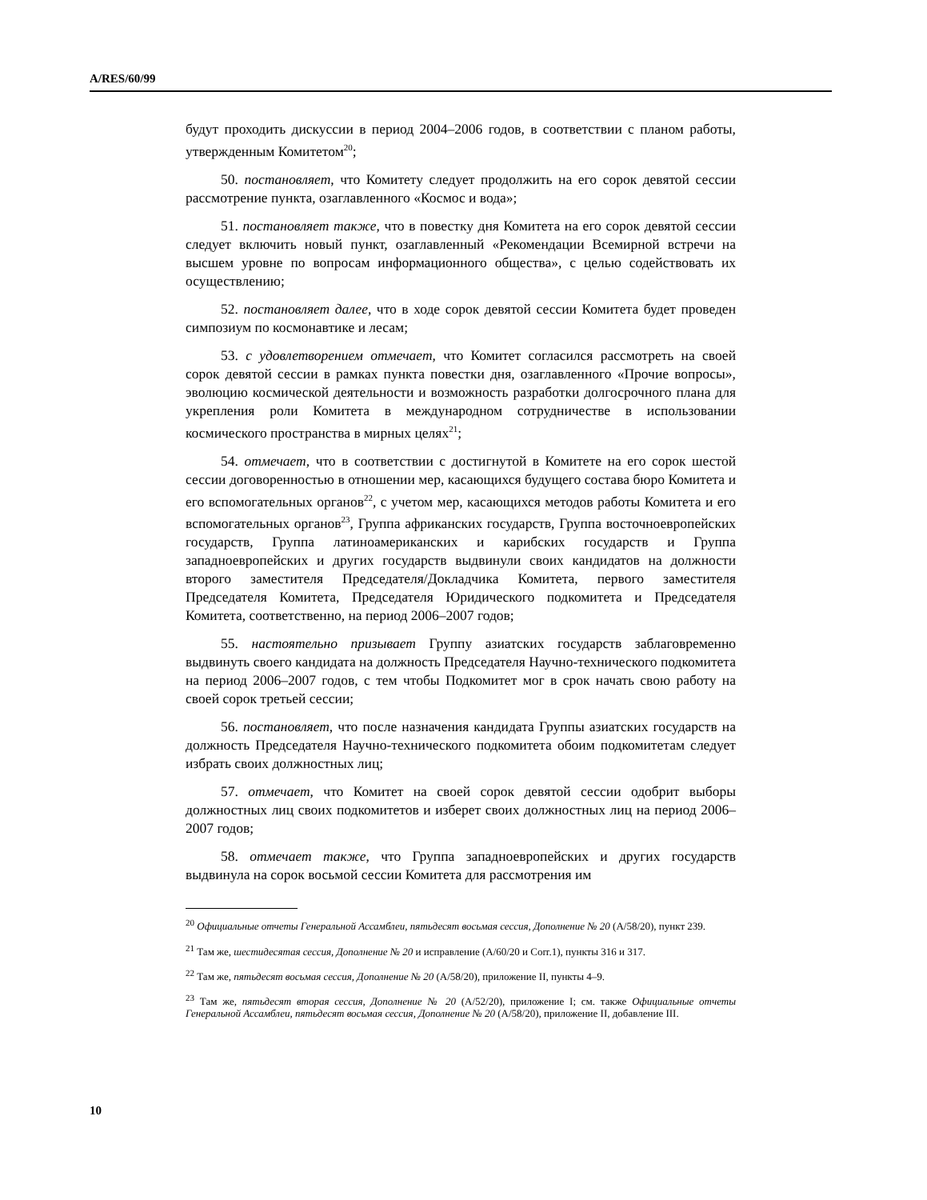A/RES/60/99
будут проходить дискуссии в период 2004–2006 годов, в соответствии с планом работы, утвержденным Комитетом<sup>20</sup>;
50. постановляет, что Комитету следует продолжить на его сорок девятой сессии рассмотрение пункта, озаглавленного «Космос и вода»;
51. постановляет также, что в повестку дня Комитета на его сорок девятой сессии следует включить новый пункт, озаглавленный «Рекомендации Всемирной встречи на высшем уровне по вопросам информационного общества», с целью содействовать их осуществлению;
52. постановляет далее, что в ходе сорок девятой сессии Комитета будет проведен симпозиум по космонавтике и лесам;
53. с удовлетворением отмечает, что Комитет согласился рассмотреть на своей сорок девятой сессии в рамках пункта повестки дня, озаглавленного «Прочие вопросы», эволюцию космической деятельности и возможность разработки долгосрочного плана для укрепления роли Комитета в международном сотрудничестве в использовании космического пространства в мирных целях<sup>21</sup>;
54. отмечает, что в соответствии с достигнутой в Комитете на его сорок шестой сессии договоренностью в отношении мер, касающихся будущего состава бюро Комитета и его вспомогательных органов<sup>22</sup>, с учетом мер, касающихся методов работы Комитета и его вспомогательных органов<sup>23</sup>, Группа африканских государств, Группа восточноевропейских государств, Группа латиноамериканских и карибских государств и Группа западноевропейских и других государств выдвинули своих кандидатов на должности второго заместителя Председателя/Докладчика Комитета, первого заместителя Председателя Комитета, Председателя Юридического подкомитета и Председателя Комитета, соответственно, на период 2006–2007 годов;
55. настоятельно призывает Группу азиатских государств заблаговременно выдвинуть своего кандидата на должность Председателя Научно-технического подкомитета на период 2006–2007 годов, с тем чтобы Подкомитет мог в срок начать свою работу на своей сорок третьей сессии;
56. постановляет, что после назначения кандидата Группы азиатских государств на должность Председателя Научно-технического подкомитета обоим подкомитетам следует избрать своих должностных лиц;
57. отмечает, что Комитет на своей сорок девятой сессии одобрит выборы должностных лиц своих подкомитетов и изберет своих должностных лиц на период 2006–2007 годов;
58. отмечает также, что Группа западноевропейских и других государств выдвинула на сорок восьмой сессии Комитета для рассмотрения им
<sup>20</sup> Официальные отчеты Генеральной Ассамблеи, пятьдесят восьмая сессия, Дополнение № 20 (A/58/20), пункт 239.
<sup>21</sup> Там же, шестидесятая сессия, Дополнение № 20 и исправление (A/60/20 и Corr.1), пункты 316 и 317.
<sup>22</sup> Там же, пятьдесят восьмая сессия, Дополнение № 20 (A/58/20), приложение II, пункты 4–9.
<sup>23</sup> Там же, пятьдесят вторая сессия, Дополнение № 20 (A/52/20), приложение I; см. также Официальные отчеты Генеральной Ассамблеи, пятьдесят восьмая сессия, Дополнение № 20 (A/58/20), приложение II, добавление III.
10